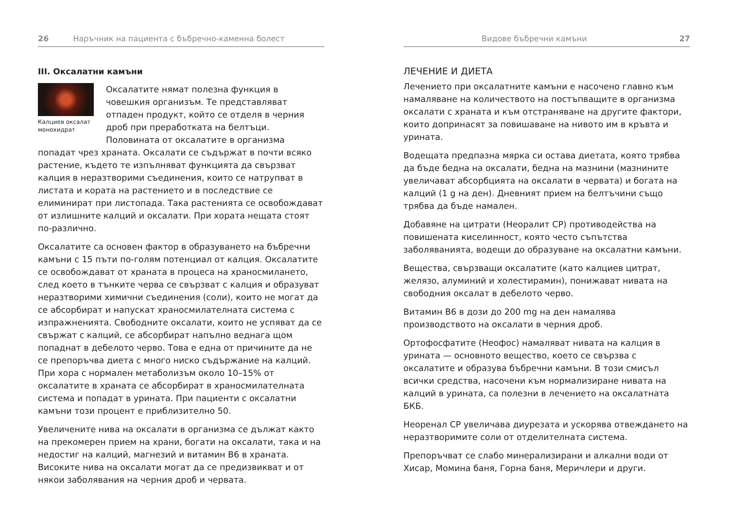26 Наръчник на пациента с бъбречно-каменна болест
III. Оксалатни камъни
Калциев оксалат монохидрат
Оксалатите нямат полезна функция в човешкия организъм. Те представляват отпаден продукт, който се отделя в черния дроб при преработката на белтъци. Половината от оксалатите в организма попадат чрез храната. Оксалати се съдържат в почти всяко растение, където те изпълняват функцията да свързват калция в неразтворими съединения, които се натрупват в листата и кората на растението и в последствие се елиминират при листопада. Така растенията се освобождават от излишните калций и оксалати. При хората нещата стоят по-различно.
Оксалатите са основен фактор в образуването на бъбречни камъни с 15 пъти по-голям потенциал от калция. Оксалатите се освобождават от храната в процеса на храносмилането, след което в тънките черва се свързват с калция и образуват неразтворими химични съединения (соли), които не могат да се абсорбират и напускат храносмилателната система с изпражненията. Свободните оксалати, които не успяват да се свържат с калций, се абсорбират напълно веднага щом попаднат в дебелото черво. Това е една от причините да не се препоръчва диета с много ниско съдържание на калций. При хора с нормален метаболизъм около 10–15% от оксалатите в храната се абсорбират в храносмилателната система и попадат в урината. При пациенти с оксалатни камъни този процент е приблизително 50.
Увеличените нива на оксалати в организма се дължат както на прекомерен прием на храни, богати на оксалати, така и на недостиг на калций, магнезий и витамин В6 в храната. Високите нива на оксалати могат да се предизвикват и от някои заболявания на черния дроб и червата.
Видове бъбречни камъни 27
ЛЕЧЕНИЕ И ДИЕТА
Лечението при оксалатните камъни е насочено главно към намаляване на количеството на постъпващите в организма оксалати с храната и към отстраняване на другите фактори, които допринасят за повишаване на нивото им в кръвта и урината.
Водещата предпазна мярка си остава диетата, която трябва да бъде бедна на оксалати, бедна на мазнини (мазнините увеличават абсорбцията на оксалати в червата) и богата на калций (1 g на ден). Дневният прием на белтъчини също трябва да бъде намален.
Добавяне на цитрати (Неоралит СР) противодейства на повишената киселинност, която често съпътства заболяванията, водещи до образуване на оксалатни камъни.
Вещества, свързващи оксалатите (като калциев цитрат, желязо, алуминий и холестирамин), понижават нивата на свободния оксалат в дебелото черво.
Витамин В6 в дози до 200 mg на ден намалява производството на оксалати в черния дроб.
Ортофосфатите (Неофос) намаляват нивата на калция в урината — основното вещество, което се свързва с оксалатите и образува бъбречни камъни. В този смисъл всички средства, насочени към нормализиране нивата на калций в урината, са полезни в лечението на оксалатната БКБ.
Неоренал СР увеличава диурезата и ускорява отвеждането на неразтворимите соли от отделителната система.
Препоръчват се слабо минерализирани и алкални води от Хисар, Момина баня, Горна баня, Меричлери и други.